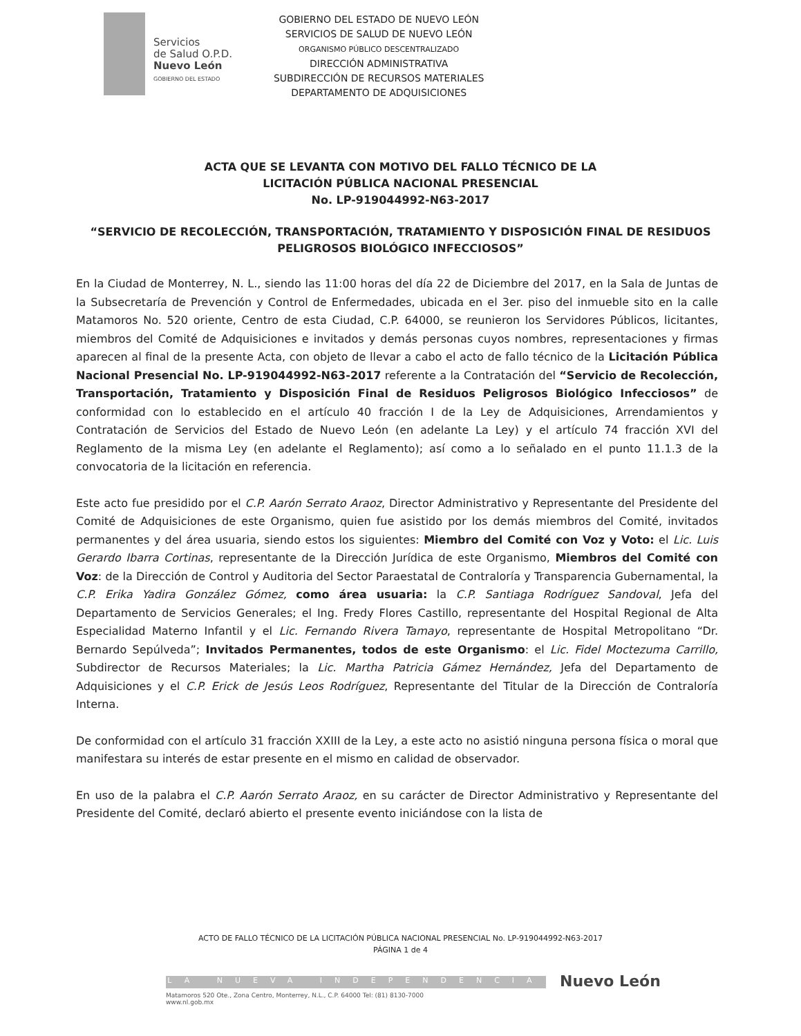Servicios
de Salud O.P.D.
Nuevo León
GOBIERNO DEL ESTADO
GOBIERNO DEL ESTADO DE NUEVO LEÓN
SERVICIOS DE SALUD DE NUEVO LEÓN
ORGANISMO PÚBLICO DESCENTRALIZADO
DIRECCIÓN ADMINISTRATIVA
SUBDIRECCIÓN DE RECURSOS MATERIALES
DEPARTAMENTO DE ADQUISICIONES
ACTA QUE SE LEVANTA CON MOTIVO DEL FALLO TÉCNICO DE LA
LICITACIÓN PÚBLICA NACIONAL PRESENCIAL
No. LP-919044992-N63-2017
“SERVICIO DE RECOLECCIÓN, TRANSPORTACIÓN, TRATAMIENTO Y DISPOSICIÓN FINAL DE RESIDUOS PELIGROSOS BIOLÓGICO INFECCIOSOS”
En la Ciudad de Monterrey, N. L., siendo las 11:00 horas del día 22 de Diciembre del 2017, en la Sala de Juntas de la Subsecretaría de Prevención y Control de Enfermedades, ubicada en el 3er. piso del inmueble sito en la calle Matamoros No. 520 oriente, Centro de esta Ciudad, C.P. 64000, se reunieron los Servidores Públicos, licitantes, miembros del Comité de Adquisiciones e invitados y demás personas cuyos nombres, representaciones y firmas aparecen al final de la presente Acta, con objeto de llevar a cabo el acto de fallo técnico de la Licitación Pública Nacional Presencial No. LP-919044992-N63-2017 referente a la Contratación del “Servicio de Recolección, Transportación, Tratamiento y Disposición Final de Residuos Peligrosos Biológico Infecciosos” de conformidad con lo establecido en el artículo 40 fracción I de la Ley de Adquisiciones, Arrendamientos y Contratación de Servicios del Estado de Nuevo León (en adelante La Ley) y el artículo 74 fracción XVI del Reglamento de la misma Ley (en adelante el Reglamento); así como a lo señalado en el punto 11.1.3 de la convocatoria de la licitación en referencia.
Este acto fue presidido por el C.P. Aarón Serrato Araoz, Director Administrativo y Representante del Presidente del Comité de Adquisiciones de este Organismo, quien fue asistido por los demás miembros del Comité, invitados permanentes y del área usuaria, siendo estos los siguientes: Miembro del Comité con Voz y Voto: el Lic. Luis Gerardo Ibarra Cortinas, representante de la Dirección Jurídica de este Organismo, Miembros del Comité con Voz: de la Dirección de Control y Auditoria del Sector Paraestatal de Contraloría y Transparencia Gubernamental, la C.P. Erika Yadira González Gómez, como área usuaria: la C.P. Santiaga Rodríguez Sandoval, Jefa del Departamento de Servicios Generales; el Ing. Fredy Flores Castillo, representante del Hospital Regional de Alta Especialidad Materno Infantil y el Lic. Fernando Rivera Tamayo, representante de Hospital Metropolitano “Dr. Bernardo Sepúlveda”; Invitados Permanentes, todos de este Organismo: el Lic. Fidel Moctezuma Carrillo, Subdirector de Recursos Materiales; la Lic. Martha Patricia Gámez Hernández, Jefa del Departamento de Adquisiciones y el C.P. Erick de Jesús Leos Rodríguez, Representante del Titular de la Dirección de Contraloría Interna.
De conformidad con el artículo 31 fracción XXIII de la Ley, a este acto no asistió ninguna persona física o moral que manifestara su interés de estar presente en el mismo en calidad de observador.
En uso de la palabra el C.P. Aarón Serrato Araoz, en su carácter de Director Administrativo y Representante del Presidente del Comité, declaró abierto el presente evento iniciándose con la lista de
ACTO DE FALLO TÉCNICO DE LA LICITACIÓN PÚBLICA NACIONAL PRESENCIAL No. LP-919044992-N63-2017
PÁGINA 1 de 4
LA NUEVA INDEPENDENCIA
Matamoros 520 Ote., Zona Centro, Monterrey, N.L., C.P. 64000 Tel: (81) 8130-7000
www.nl.gob.mx
Nuevo León